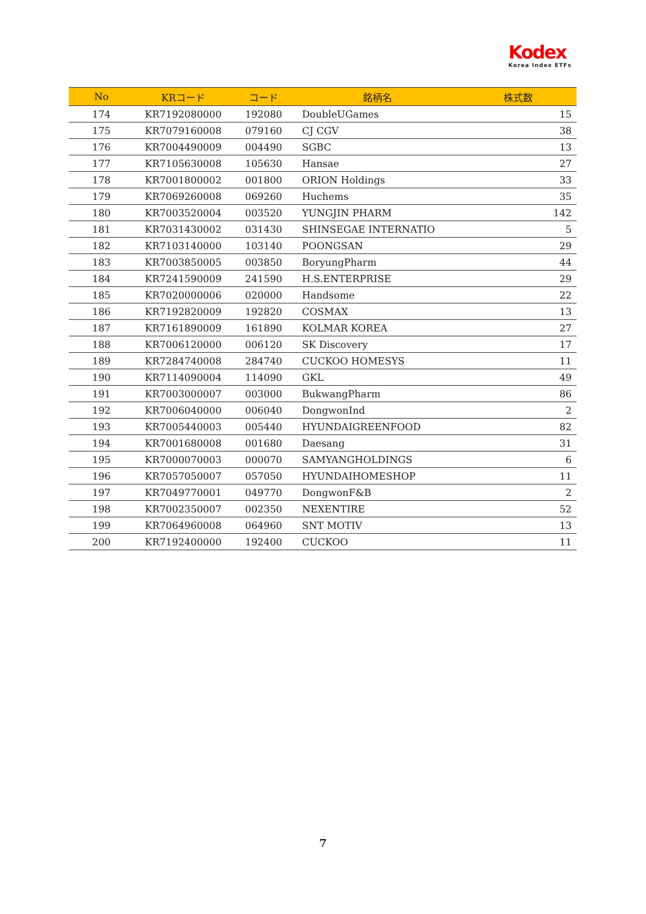Kodex
Korea Index ETFs
| No | KRコード | コード | 銘柄名 | 株式数 |
| --- | --- | --- | --- | --- |
| 174 | KR7192080000 | 192080 | DoubleUGames | 15 |
| 175 | KR7079160008 | 079160 | CJ CGV | 38 |
| 176 | KR7004490009 | 004490 | SGBC | 13 |
| 177 | KR7105630008 | 105630 | Hansae | 27 |
| 178 | KR7001800002 | 001800 | ORION Holdings | 33 |
| 179 | KR7069260008 | 069260 | Huchems | 35 |
| 180 | KR7003520004 | 003520 | YUNGJIN PHARM | 142 |
| 181 | KR7031430002 | 031430 | SHINSEGAE INTERNATIO | 5 |
| 182 | KR7103140000 | 103140 | POONGSAN | 29 |
| 183 | KR7003850005 | 003850 | BoryungPharm | 44 |
| 184 | KR7241590009 | 241590 | H.S.ENTERPRISE | 29 |
| 185 | KR7020000006 | 020000 | Handsome | 22 |
| 186 | KR7192820009 | 192820 | COSMAX | 13 |
| 187 | KR7161890009 | 161890 | KOLMAR KOREA | 27 |
| 188 | KR7006120000 | 006120 | SK Discovery | 17 |
| 189 | KR7284740008 | 284740 | CUCKOO HOMESYS | 11 |
| 190 | KR7114090004 | 114090 | GKL | 49 |
| 191 | KR7003000007 | 003000 | BukwangPharm | 86 |
| 192 | KR7006040000 | 006040 | DongwonInd | 2 |
| 193 | KR7005440003 | 005440 | HYUNDAIGREENFOOD | 82 |
| 194 | KR7001680008 | 001680 | Daesang | 31 |
| 195 | KR7000070003 | 000070 | SAMYANGHOLDINGS | 6 |
| 196 | KR7057050007 | 057050 | HYUNDAIHOMESHOP | 11 |
| 197 | KR7049770001 | 049770 | DongwonF&B | 2 |
| 198 | KR7002350007 | 002350 | NEXENTIRE | 52 |
| 199 | KR7064960008 | 064960 | SNT MOTIV | 13 |
| 200 | KR7192400000 | 192400 | CUCKOO | 11 |
7